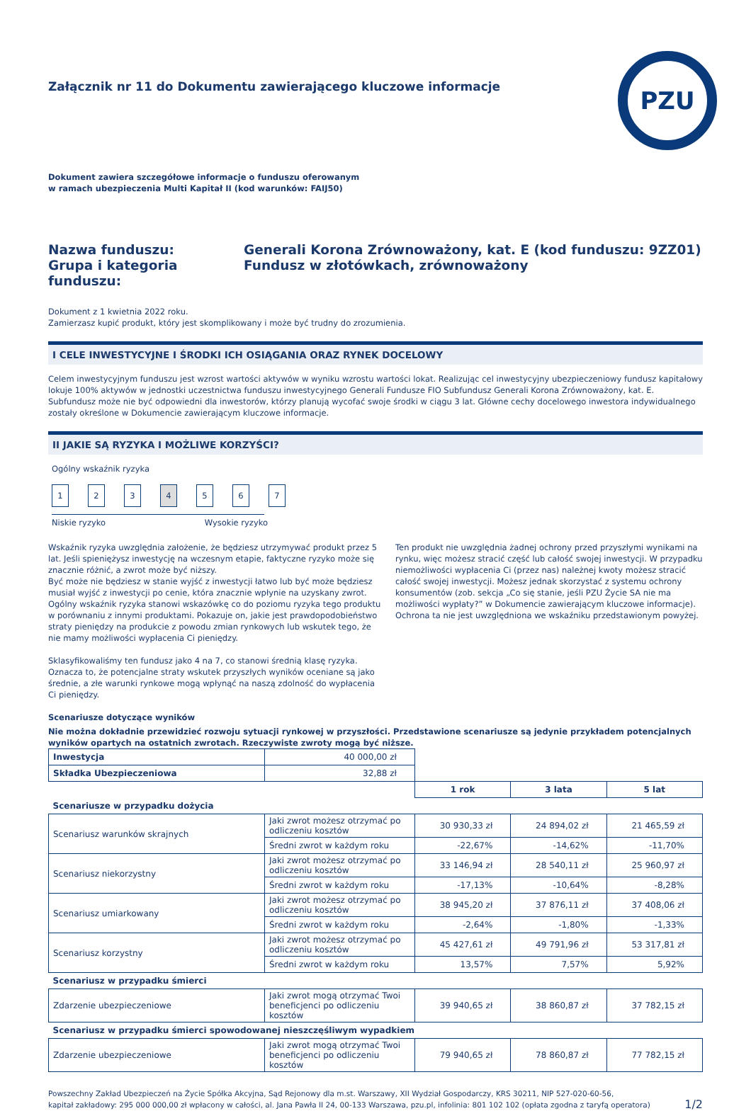Załącznik nr 11 do Dokumentu zawierającego kluczowe informacje
PZU
Dokument zawiera szczegółowe informacje o funduszu oferowanym
w ramach ubezpieczenia Multi Kapitał II (kod warunków: FAIJ50)
Nazwa funduszu:
Generali Korona Zrównoważony, kat. E (kod funduszu: 9ZZ01)
Grupa i kategoria funduszu:
Fundusz w złotówkach, zrównoważony
Dokument z 1 kwietnia 2022 roku.
Zamierzasz kupić produkt, który jest skomplikowany i może być trudny do zrozumienia.
I CELE INWESTYCYJNE I ŚRODKI ICH OSIĄGANIA ORAZ RYNEK DOCELOWY
Celem inwestycyjnym funduszu jest wzrost wartości aktywów w wyniku wzrostu wartości lokat. Realizując cel inwestycyjny ubezpieczeniowy fundusz kapitałowy lokuje 100% aktywów w jednostki uczestnictwa funduszu inwestycyjnego Generali Fundusze FIO Subfundusz Generali Korona Zrównoważony, kat. E. Subfundusz może nie być odpowiedni dla inwestorów, którzy planują wycofać swoje środki w ciągu 3 lat. Główne cechy docelowego inwestora indywidualnego zostały określone w Dokumencie zawierającym kluczowe informacje.
II JAKIE SĄ RYZYKA I MOŻLIWE KORZYŚCI?
Ogólny wskaźnik ryzyka
1234567
Niskie ryzyko Wysokie ryzyko
Wskaźnik ryzyka uwzględnia założenie, że będziesz utrzymywać produkt przez 5 lat. Jeśli spieniężysz inwestycję na wczesnym etapie, faktyczne ryzyko może się znacznie różnić, a zwrot może być niższy.
Być może nie będziesz w stanie wyjść z inwestycji łatwo lub być może będziesz musiał wyjść z inwestycji po cenie, która znacznie wpłynie na uzyskany zwrot. Ogólny wskaźnik ryzyka stanowi wskazówkę co do poziomu ryzyka tego produktu w porównaniu z innymi produktami. Pokazuje on, jakie jest prawdopodobieństwo straty pieniędzy na produkcie z powodu zmian rynkowych lub wskutek tego, że nie mamy możliwości wypłacenia Ci pieniędzy.
Sklasyfikowaliśmy ten fundusz jako 4 na 7, co stanowi średnią klasę ryzyka. Oznacza to, że potencjalne straty wskutek przyszłych wyników oceniane są jako średnie, a złe warunki rynkowe mogą wpłynąć na naszą zdolność do wypłacenia Ci pieniędzy.
Ten produkt nie uwzględnia żadnej ochrony przed przyszłymi wynikami na rynku, więc możesz stracić część lub całość swojej inwestycji. W przypadku niemożliwości wypłacenia Ci (przez nas) należnej kwoty możesz stracić całość swojej inwestycji. Możesz jednak skorzystać z systemu ochrony konsumentów (zob. sekcja „Co się stanie, jeśli PZU Życie SA nie ma możliwości wypłaty?” w Dokumencie zawierającym kluczowe informacje). Ochrona ta nie jest uwzględniona we wskaźniku przedstawionym powyżej.
Scenariusze dotyczące wyników
Nie można dokładnie przewidzieć rozwoju sytuacji rynkowej w przyszłości. Przedstawione scenariusze są jedynie przykładem potencjalnych wyników opartych na ostatnich zwrotach. Rzeczywiste zwroty mogą być niższe.
| Inwestycja | 40 000,00 zł | | | |
| Składka Ubezpieczeniowa | 32,88 zł | | | |
| | | 1 rok | 3 lata | 5 lat |
| Scenariusze w przypadku dożycia | | | | |
| Scenariusz warunków skrajnych | Jaki zwrot możesz otrzymać po odliczeniu kosztów | 30 930,33 zł | 24 894,02 zł | 21 465,59 zł |
| | Średni zwrot w każdym roku | -22,67% | -14,62% | -11,70% |
| Scenariusz niekorzystny | Jaki zwrot możesz otrzymać po odliczeniu kosztów | 33 146,94 zł | 28 540,11 zł | 25 960,97 zł |
| | Średni zwrot w każdym roku | -17,13% | -10,64% | -8,28% |
| Scenariusz umiarkowany | Jaki zwrot możesz otrzymać po odliczeniu kosztów | 38 945,20 zł | 37 876,11 zł | 37 408,06 zł |
| | Średni zwrot w każdym roku | -2,64% | -1,80% | -1,33% |
| Scenariusz korzystny | Jaki zwrot możesz otrzymać po odliczeniu kosztów | 45 427,61 zł | 49 791,96 zł | 53 317,81 zł |
| | Średni zwrot w każdym roku | 13,57% | 7,57% | 5,92% |
| Scenariusz w przypadku śmierci | | | | |
| Zdarzenie ubezpieczeniowe | Jaki zwrot mogą otrzymać Twoi beneficjenci po odliczeniu kosztów | 39 940,65 zł | 38 860,87 zł | 37 782,15 zł |
| Scenariusz w przypadku śmierci spowodowanej nieszczęśliwym wypadkiem | | | | |
| Zdarzenie ubezpieczeniowe | Jaki zwrot mogą otrzymać Twoi beneficjenci po odliczeniu kosztów | 79 940,65 zł | 78 860,87 zł | 77 782,15 zł |
Powszechny Zakład Ubezpieczeń na Życie Spółka Akcyjna, Sąd Rejonowy dla m.st. Warszawy, XII Wydział Gospodarczy, KRS 30211, NIP 527-020-60-56,
kapitał zakładowy: 295 000 000,00 zł wpłacony w całości, al. Jana Pawła II 24, 00-133 Warszawa, pzu.pl, infolinia: 801 102 102 (opłata zgodna z taryfą operatora)
1/2